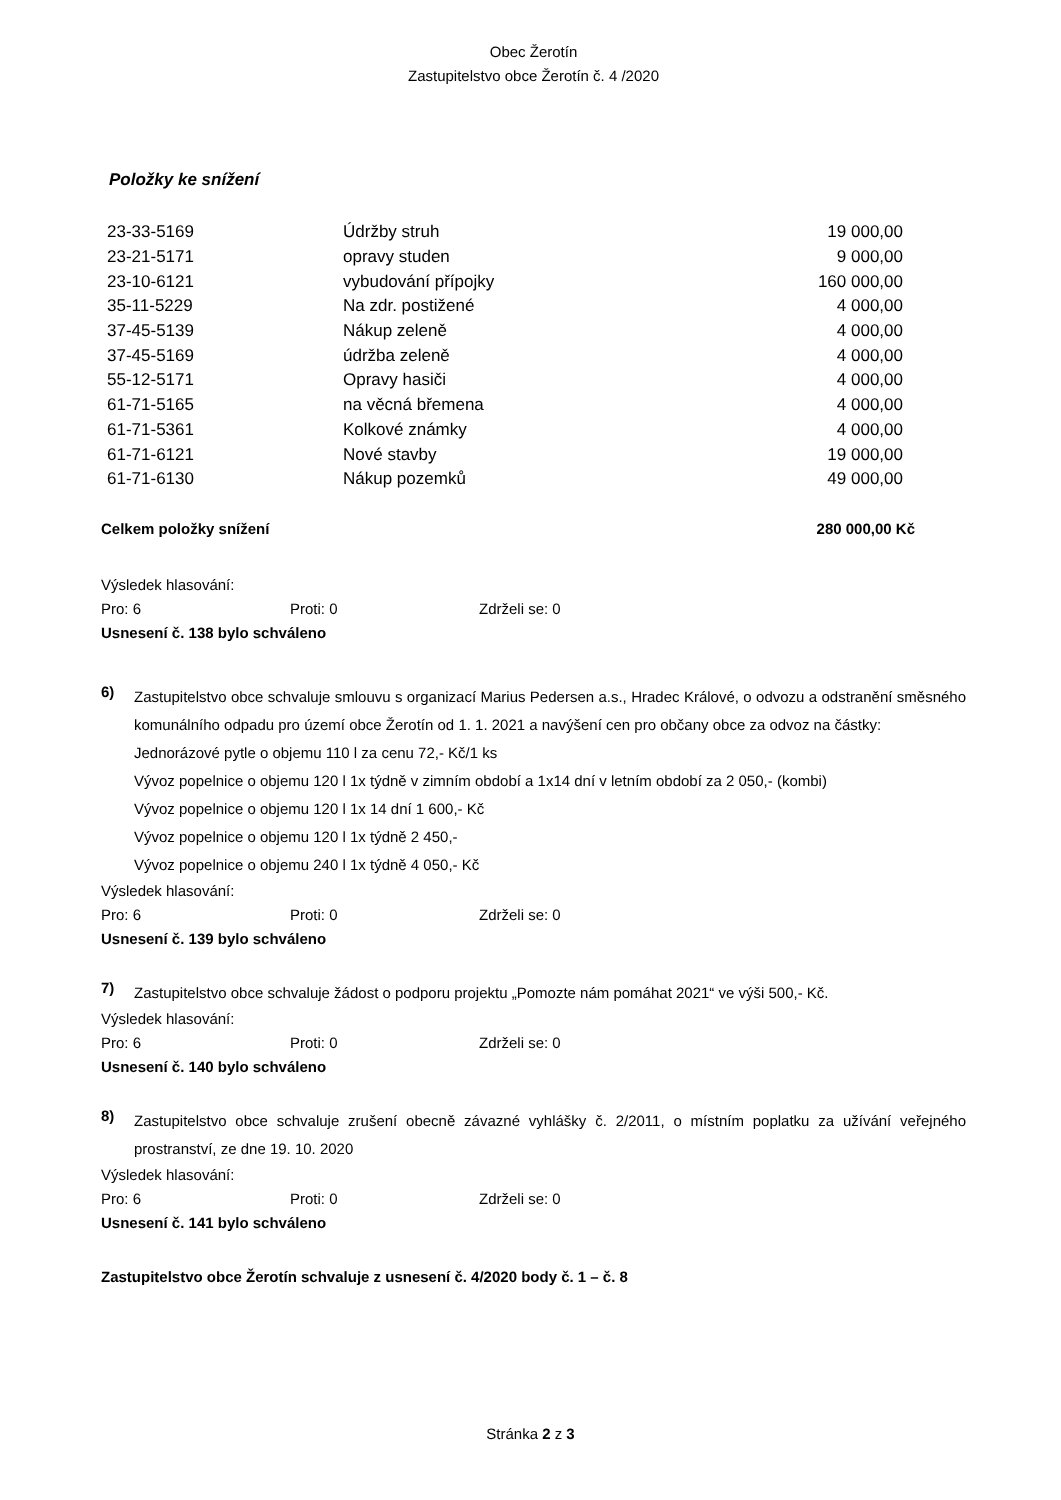Obec Žerotín
Zastupitelstvo obce Žerotín č. 4 /2020
Položky ke snížení
| 23-33-5169 | Údržby struh | 19 000,00 |
| 23-21-5171 | opravy studen | 9 000,00 |
| 23-10-6121 | vybudování přípojky | 160 000,00 |
| 35-11-5229 | Na zdr. postižené | 4 000,00 |
| 37-45-5139 | Nákup zeleně | 4 000,00 |
| 37-45-5169 | údržba zeleně | 4 000,00 |
| 55-12-5171 | Opravy hasiči | 4 000,00 |
| 61-71-5165 | na věcná břemena | 4 000,00 |
| 61-71-5361 | Kolkové známky | 4 000,00 |
| 61-71-6121 | Nové stavby | 19 000,00 |
| 61-71-6130 | Nákup pozemků | 49 000,00 |
Celkem položky snížení 280 000,00 Kč
Výsledek hlasování:
Pro: 6 Proti: 0 Zdrželi se: 0
Usnesení č. 138 bylo schváleno
6)
Zastupitelstvo obce schvaluje smlouvu s organizací Marius Pedersen a.s., Hradec Králové, o odvozu a odstranění směsného komunálního odpadu pro území obce Žerotín od 1. 1. 2021 a navýšení cen pro občany obce za odvoz na částky:
Jednorázové pytle o objemu 110 l za cenu 72,- Kč/1 ks
Vývoz popelnice o objemu 120 l 1x týdně v zimním období a 1x14 dní v letním období za 2 050,- (kombi)
Vývoz popelnice o objemu 120 l 1x 14 dní 1 600,- Kč
Vývoz popelnice o objemu 120 l 1x týdně 2 450,-
Vývoz popelnice o objemu 240 l 1x týdně 4 050,- Kč
Výsledek hlasování:
Pro: 6 Proti: 0 Zdrželi se: 0
Usnesení č. 139 bylo schváleno
7)
Zastupitelstvo obce schvaluje žádost o podporu projektu „Pomozte nám pomáhat 2021“ ve výši 500,- Kč.
Výsledek hlasování:
Pro: 6 Proti: 0 Zdrželi se: 0
Usnesení č. 140 bylo schváleno
8)
Zastupitelstvo obce schvaluje zrušení obecně závazné vyhlášky č. 2/2011, o místním poplatku za užívání veřejného prostranství, ze dne 19. 10. 2020
Výsledek hlasování:
Pro: 6 Proti: 0 Zdrželi se: 0
Usnesení č. 141 bylo schváleno
Zastupitelstvo obce Žerotín schvaluje z usnesení č. 4/2020 body č. 1 – č. 8
Stránka 2 z 3